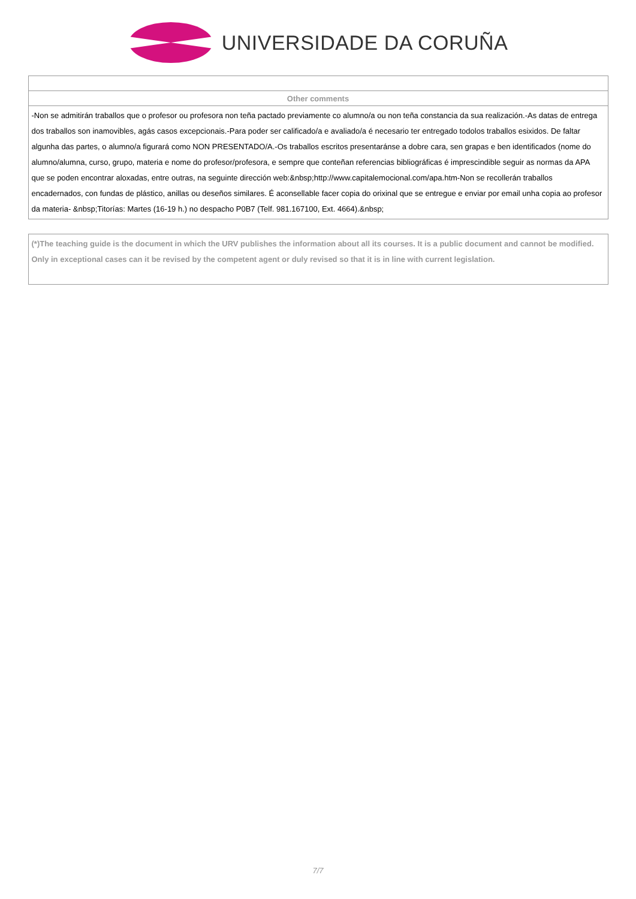UNIVERSIDADE DA CORUÑA
| Other comments |
| --- |
| -Non se admitirán traballos que o profesor ou profesora non teña pactado previamente co alumno/a ou non teña constancia da sua realización.-As datas de entrega dos traballos son inamovibles, agás casos excepcionais.-Para poder ser calificado/a e avaliado/a é necesario ter entregado todolos traballos esixidos. De faltar algunha das partes, o alumno/a figurará como NON PRESENTADO/A.-Os traballos escritos presentaránse a dobre cara, sen grapas e ben identificados (nome do alumno/alumna, curso, grupo, materia e nome do profesor/profesora, e sempre que conteñan referencias bibliográficas é imprescindible seguir as normas da APA que se poden encontrar aloxadas, entre outras, na seguinte dirección web:&nbsp;http://www.capitalemocional.com/apa.htm-Non se recollerán traballos encadernados, con fundas de plástico, anillas ou deseños similares. É aconsellable facer copia do orixinal que se entregue e enviar por email unha copia ao profesor da materia- &nbsp;Titorías: Martes (16-19 h.) no despacho P0B7 (Telf. 981.167100, Ext. 4664).&nbsp; |
(*)The teaching guide is the document in which the URV publishes the information about all its courses. It is a public document and cannot be modified. Only in exceptional cases can it be revised by the competent agent or duly revised so that it is in line with current legislation.
7/7